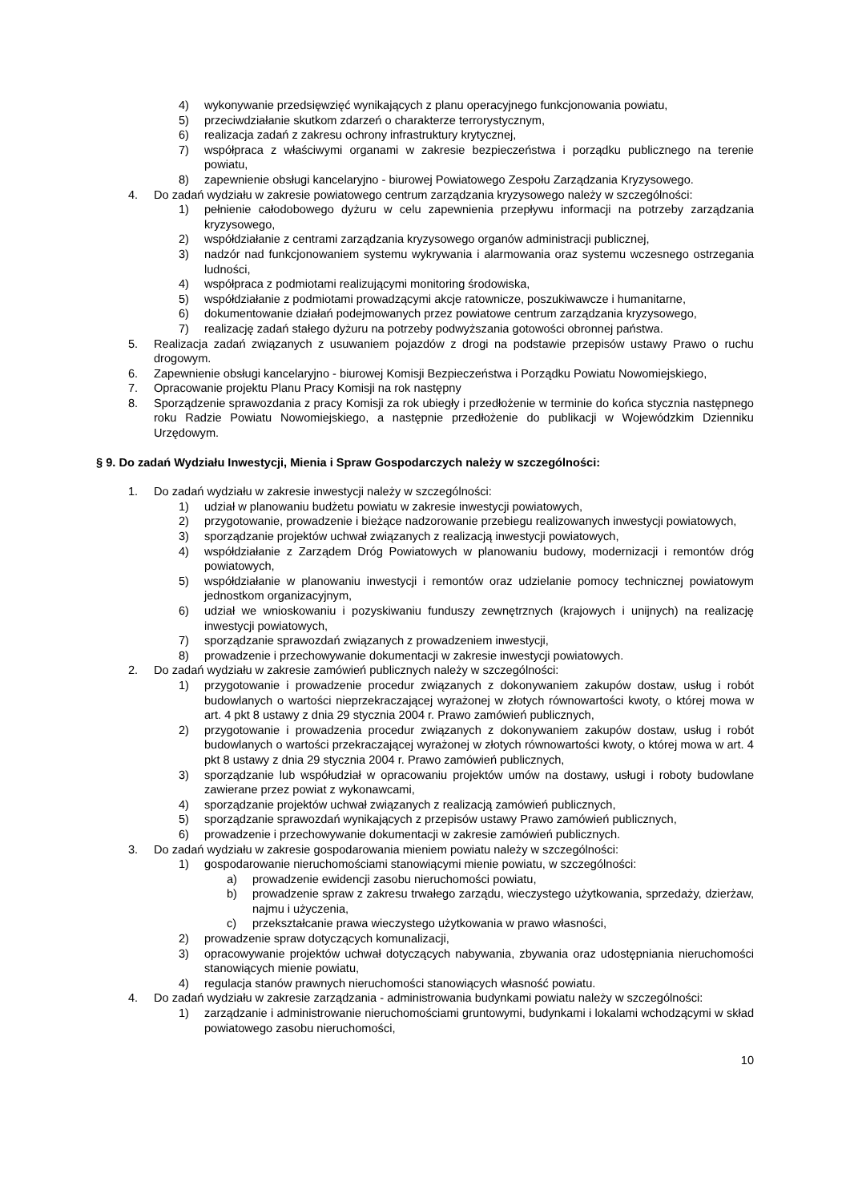4) wykonywanie przedsięwzięć wynikających z planu operacyjnego funkcjonowania powiatu,
5) przeciwdziałanie skutkom zdarzeń o charakterze terrorystycznym,
6) realizacja zadań z zakresu ochrony infrastruktury krytycznej,
7) współpraca z właściwymi organami w zakresie bezpieczeństwa i porządku publicznego na terenie powiatu,
8) zapewnienie obsługi kancelaryjno - biurowej Powiatowego Zespołu Zarządzania Kryzysowego.
4. Do zadań wydziału w zakresie powiatowego centrum zarządzania kryzysowego należy w szczególności:
1) pełnienie całodobowego dyżuru w celu zapewnienia przepływu informacji na potrzeby zarządzania kryzysowego,
2) współdziałanie z centrami zarządzania kryzysowego organów administracji publicznej,
3) nadzór nad funkcjonowaniem systemu wykrywania i alarmowania oraz systemu wczesnego ostrzegania ludności,
4) współpraca z podmiotami realizującymi monitoring środowiska,
5) współdziałanie z podmiotami prowadzącymi akcje ratownicze, poszukiwawcze i humanitarne,
6) dokumentowanie działań podejmowanych przez powiatowe centrum zarządzania kryzysowego,
7) realizację zadań stałego dyżuru na potrzeby podwyższania gotowości obronnej państwa.
5. Realizacja zadań związanych z usuwaniem pojazdów z drogi na podstawie przepisów ustawy Prawo o ruchu drogowym.
6. Zapewnienie obsługi kancelaryjno - biurowej Komisji Bezpieczeństwa i Porządku Powiatu Nowomiejskiego,
7. Opracowanie projektu Planu Pracy Komisji na rok następny
8. Sporządzenie sprawozdania z pracy Komisji za rok ubiegły i przedłożenie w terminie do końca stycznia następnego roku Radzie Powiatu Nowomiejskiego, a następnie przedłożenie do publikacji w Wojewódzkim Dzienniku Urzędowym.
§ 9. Do zadań Wydziału Inwestycji, Mienia i Spraw Gospodarczych należy w szczególności:
1. Do zadań wydziału w zakresie inwestycji należy w szczególności:
1) udział w planowaniu budżetu powiatu w zakresie inwestycji powiatowych,
2) przygotowanie, prowadzenie i bieżące nadzorowanie przebiegu realizowanych inwestycji powiatowych,
3) sporządzanie projektów uchwał związanych z realizacją inwestycji powiatowych,
4) współdziałanie z Zarządem Dróg Powiatowych w planowaniu budowy, modernizacji i remontów dróg powiatowych,
5) współdziałanie w planowaniu inwestycji i remontów oraz udzielanie pomocy technicznej powiatowym jednostkom organizacyjnym,
6) udział we wnioskowaniu i pozyskiwaniu funduszy zewnętrznych (krajowych i unijnych) na realizację inwestycji powiatowych,
7) sporządzanie sprawozdań związanych z prowadzeniem inwestycji,
8) prowadzenie i przechowywanie dokumentacji w zakresie inwestycji powiatowych.
2. Do zadań wydziału w zakresie zamówień publicznych należy w szczególności:
1) przygotowanie i prowadzenie procedur związanych z dokonywaniem zakupów dostaw, usług i robót budowlanych o wartości nieprzekraczającej wyrażonej w złotych równowartości kwoty, o której mowa w art. 4 pkt 8 ustawy z dnia 29 stycznia 2004 r. Prawo zamówień publicznych,
2) przygotowanie i prowadzenia procedur związanych z dokonywaniem zakupów dostaw, usług i robót budowlanych o wartości przekraczającej wyrażonej w złotych równowartości kwoty, o której mowa w art. 4 pkt 8 ustawy z dnia 29 stycznia 2004 r. Prawo zamówień publicznych,
3) sporządzanie lub współudział w opracowaniu projektów umów na dostawy, usługi i roboty budowlane zawierane przez powiat z wykonawcami,
4) sporządzanie projektów uchwał związanych z realizacją zamówień publicznych,
5) sporządzanie sprawozdań wynikających z przepisów ustawy Prawo zamówień publicznych,
6) prowadzenie i przechowywanie dokumentacji w zakresie zamówień publicznych.
3. Do zadań wydziału w zakresie gospodarowania mieniem powiatu należy w szczególności:
1) gospodarowanie nieruchomościami stanowiącymi mienie powiatu, w szczególności:
a) prowadzenie ewidencji zasobu nieruchomości powiatu,
b) prowadzenie spraw z zakresu trwałego zarządu, wieczystego użytkowania, sprzedaży, dzierżaw, najmu i użyczenia,
c) przekształcanie prawa wieczystego użytkowania w prawo własności,
2) prowadzenie spraw dotyczących komunalizacji,
3) opracowywanie projektów uchwał dotyczących nabywania, zbywania oraz udostępniania nieruchomości stanowiących mienie powiatu,
4) regulacja stanów prawnych nieruchomości stanowiących własność powiatu.
4. Do zadań wydziału w zakresie zarządzania - administrowania budynkami powiatu należy w szczególności:
1) zarządzanie i administrowanie nieruchomościami gruntowymi, budynkami i lokalami wchodzącymi w skład powiatowego zasobu nieruchomości,
10